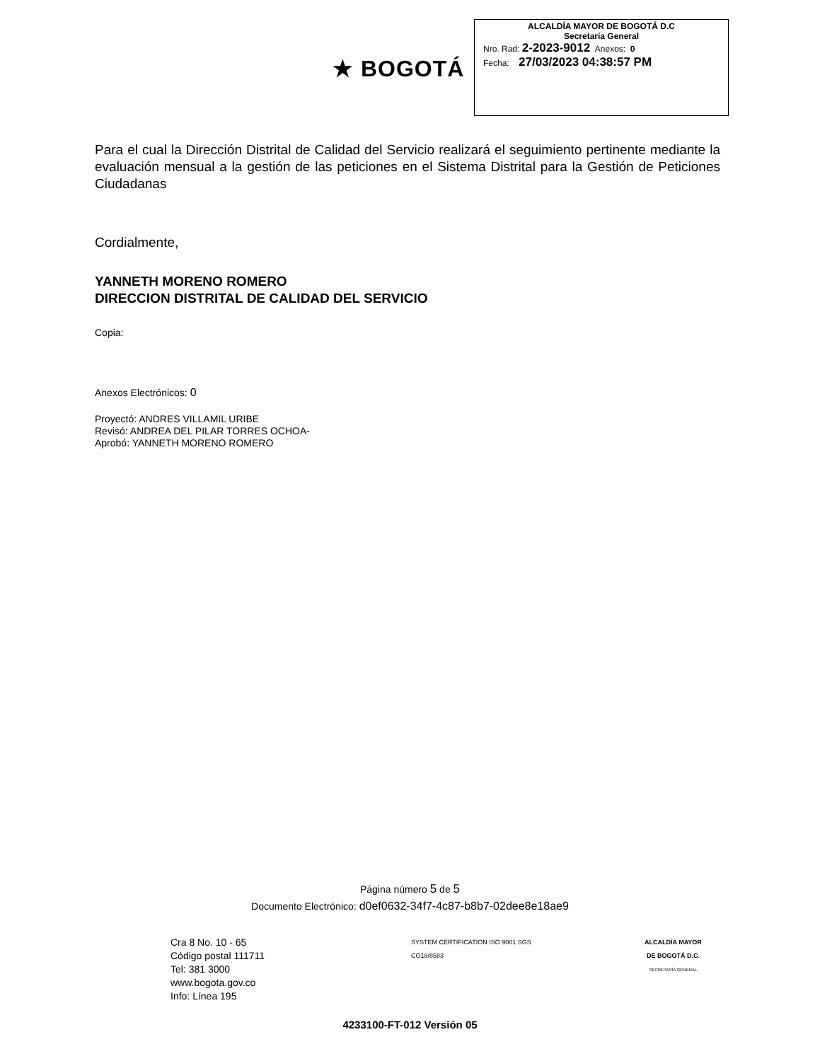★ BOGOTÁ
ALCALDÍA MAYOR DE BOGOTÁ D.C
Secretaría General
Nro. Rad: 2-2023-9012 Anexos: 0
Fecha: 27/03/2023 04:38:57 PM
Para el cual la Dirección Distrital de Calidad del Servicio realizará el seguimiento pertinente mediante la evaluación mensual a la gestión de las peticiones en el Sistema Distrital para la Gestión de Peticiones Ciudadanas
Cordialmente,
YANNETH MORENO ROMERO
DIRECCION DISTRITAL DE CALIDAD DEL SERVICIO
Copia:
Anexos Electrónicos: 0
Proyectó: ANDRES VILLAMIL URIBE
Revisó: ANDREA DEL PILAR TORRES OCHOA-
Aprobó: YANNETH MORENO ROMERO
Página número 5 de 5
Documento Electrónico: d0ef0632-34f7-4c87-b8b7-02dee8e18ae9
Cra 8 No. 10 - 65
Código postal 111711
Tel: 381 3000
www.bogota.gov.co
Info: Línea 195
SYSTEM CERTIFICATION ISO 9001 SGS
CO18/8583
ALCALDÍA MAYOR
DE BOGOTÁ D.C.
SECRETARÍA GENERAL
4233100-FT-012 Versión 05